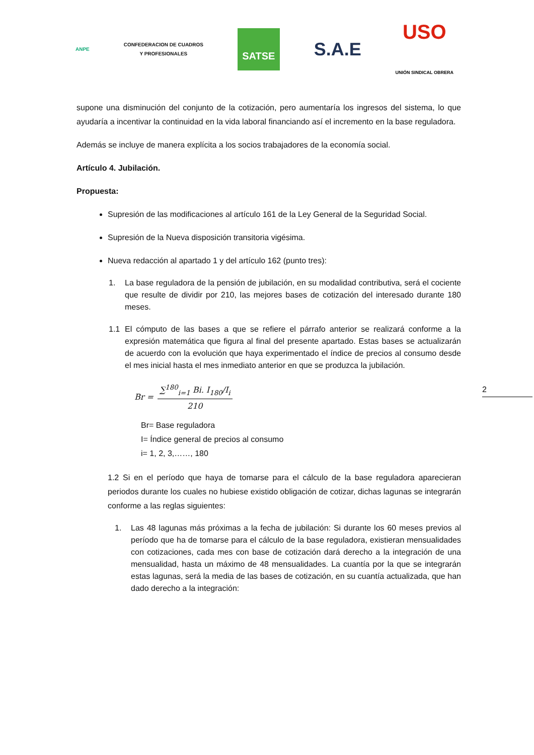ANPE
CONFEDERACION DE CUADROS
Y PROFESIONALES
SATSE
S.A.E
USO
UNIÓN SINDICAL OBRERA
2
supone una disminución del conjunto de la cotización, pero aumentaría los ingresos del sistema, lo que ayudaría a incentivar la continuidad en la vida laboral financiando así el incremento en la base reguladora.
Además se incluye de manera explícita a los socios trabajadores de la economía social.
Artículo 4. Jubilación.
Propuesta:
Supresión de las modificaciones al artículo 161 de la Ley General de la Seguridad Social.
Supresión de la Nueva disposición transitoria vigésima.
Nueva redacción al apartado 1 y del artículo 162 (punto tres):
1. La base reguladora de la pensión de jubilación, en su modalidad contributiva, será el cociente que resulte de dividir por 210, las mejores bases de cotización del interesado durante 180 meses.
1.1 El cómputo de las bases a que se refiere el párrafo anterior se realizará conforme a la expresión matemática que figura al final del presente apartado. Estas bases se actualizarán de acuerdo con la evolución que haya experimentado el índice de precios al consumo desde el mes inicial hasta el mes inmediato anterior en que se produzca la jubilación.
Br = ∑<sup>180</sup><sub>i=1</sub> Bi. I<sub>180</sub>/I<sub>i</sub> 210
Br= Base reguladora
I= Índice general de precios al consumo
i= 1, 2, 3,……, 180
1.2 Si en el período que haya de tomarse para el cálculo de la base reguladora aparecieran periodos durante los cuales no hubiese existido obligación de cotizar, dichas lagunas se integrarán conforme a las reglas siguientes:
1. Las 48 lagunas más próximas a la fecha de jubilación: Si durante los 60 meses previos al período que ha de tomarse para el cálculo de la base reguladora, existieran mensualidades con cotizaciones, cada mes con base de cotización dará derecho a la integración de una mensualidad, hasta un máximo de 48 mensualidades. La cuantía por la que se integrarán estas lagunas, será la media de las bases de cotización, en su cuantía actualizada, que han dado derecho a la integración: